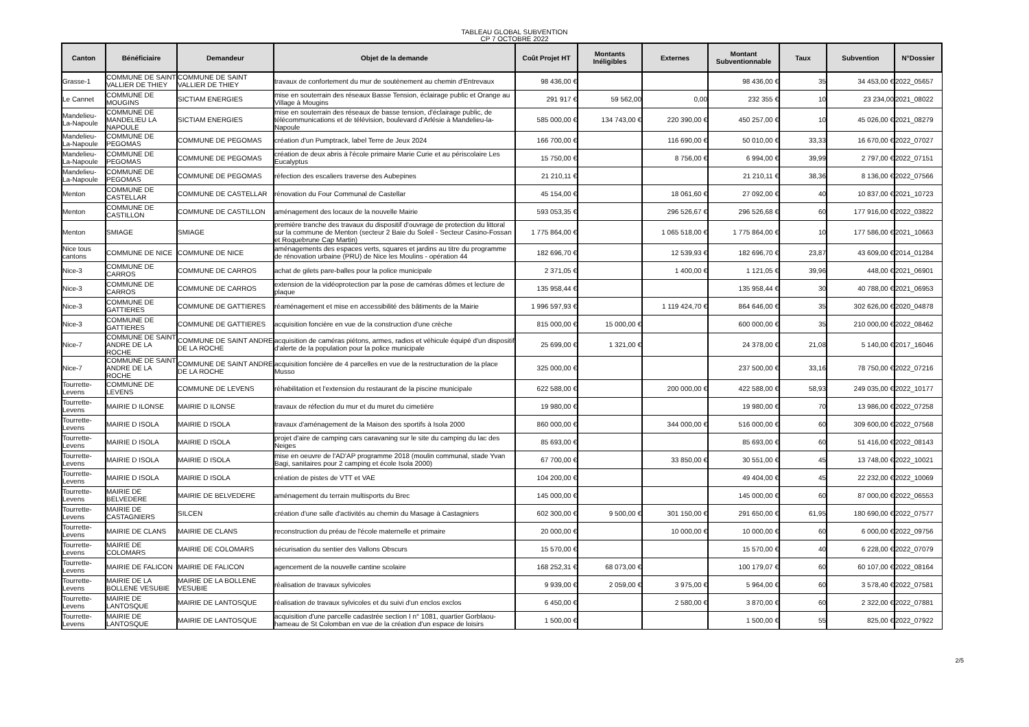TABLEAU GLOBAL SUBVENTION
CP 7 OCTOBRE 2022
| Canton | Bénéficiaire | Demandeur | Objet de la demande | Coût Projet HT | Montants Inéligibles | Externes | Montant Subventionnable | Taux | Subvention | N°Dossier |
| --- | --- | --- | --- | --- | --- | --- | --- | --- | --- | --- |
| Grasse-1 | COMMUNE DE SAINT VALLIER DE THIEY | COMMUNE DE SAINT VALLIER DE THIEY | travaux de confortement du mur de soutènement au chemin d'Entrevaux | 98 436,00 € | | | 98 436,00 € | 35 | 34 453,00 € | 2022_05657 |
| Le Cannet | COMMUNE DE MOUGINS | SICTIAM ENERGIES | mise en souterrain des réseaux Basse Tension, éclairage public et Orange au Village à Mougins | 291 917 € | 59 562,00 | 0,00 | 232 355 € | 10 | 23 234,00 | 2021_08022 |
| Mandelieu-La-Napoule | COMMUNE DE MANDELIEU LA NAPOULE | SICTIAM ENERGIES | mise en souterrain des réseaux de basse tension, d'éclairage public, de télécommunications et de télévision, boulevard d'Arlésie à Mandelieu-la-Napoule | 585 000,00 € | 134 743,00 € | 220 390,00 € | 450 257,00 € | 10 | 45 026,00 € | 2021_08279 |
| Mandelieu-La-Napoule | COMMUNE DE PEGOMAS | COMMUNE DE PEGOMAS | création d'un Pumptrack, label Terre de Jeux 2024 | 166 700,00 € | | 116 690,00 € | 50 010,00 € | 33,33 | 16 670,00 € | 2022_07027 |
| Mandelieu-La-Napoule | COMMUNE DE PEGOMAS | COMMUNE DE PEGOMAS | création de deux abris à l'école primaire Marie Curie et au périscolaire Les Eucalyptus | 15 750,00 € | | 8 756,00 € | 6 994,00 € | 39,99 | 2 797,00 € | 2022_07151 |
| Mandelieu-La-Napoule | COMMUNE DE PEGOMAS | COMMUNE DE PEGOMAS | réfection des escaliers traverse des Aubepines | 21 210,11 € | | | 21 210,11 € | 38,36 | 8 136,00 € | 2022_07566 |
| Menton | COMMUNE DE CASTELLAR | COMMUNE DE CASTELLAR | rénovation du Four Communal de Castellar | 45 154,00 € | | 18 061,60 € | 27 092,00 € | 40 | 10 837,00 € | 2021_10723 |
| Menton | COMMUNE DE CASTILLON | COMMUNE DE CASTILLON | aménagement des locaux de la nouvelle Mairie | 593 053,35 € | | 296 526,67 € | 296 526,68 € | 60 | 177 916,00 € | 2022_03822 |
| Menton | SMIAGE | SMIAGE | première tranche des travaux du dispositif d'ouvrage de protection du littoral sur la commune de Menton (secteur 2 Baie du Soleil - Secteur Casino-Fossan et Roquebrune Cap Martin) | 1 775 864,00 € | | 1 065 518,00 € | 1 775 864,00 € | 10 | 177 586,00 € | 2021_10663 |
| Nice tous cantons | COMMUNE DE NICE | COMMUNE DE NICE | aménagements des espaces verts, squares et jardins au titre du programme de rénovation urbaine (PRU) de Nice les Moulins - opération 44 | 182 696,70 € | | 12 539,93 € | 182 696,70 € | 23,87 | 43 609,00 € | 2014_01284 |
| Nice-3 | COMMUNE DE CARROS | COMMUNE DE CARROS | achat de gilets pare-balles pour la police municipale | 2 371,05 € | | 1 400,00 € | 1 121,05 € | 39,96 | 448,00 € | 2021_06901 |
| Nice-3 | COMMUNE DE CARROS | COMMUNE DE CARROS | extension de la vidéoprotection par la pose de caméras dômes et lecture de plaque | 135 958,44 € | | | 135 958,44 € | 30 | 40 788,00 € | 2021_06953 |
| Nice-3 | COMMUNE DE GATTIERES | COMMUNE DE GATTIERES | réaménagement et mise en accessibilité des bâtiments de la Mairie | 1 996 597,93 € | | 1 119 424,70 € | 864 646,00 € | 35 | 302 626,00 € | 2020_04878 |
| Nice-3 | COMMUNE DE GATTIERES | COMMUNE DE GATTIERES | acquisition foncière en vue de la construction d'une crèche | 815 000,00 € | 15 000,00 € | | 600 000,00 € | 35 | 210 000,00 € | 2022_08462 |
| Nice-7 | COMMUNE DE SAINT ANDRE DE LA ROCHE | COMMUNE DE SAINT ANDRE DE LA ROCHE | acquisition de caméras piétons, armes, radios et véhicule équipé d'un dispositif d'alerte de la population pour la police municipale | 25 699,00 € | 1 321,00 € | | 24 378,00 € | 21,08 | 5 140,00 € | 2017_16046 |
| Nice-7 | COMMUNE DE SAINT ANDRE DE LA ROCHE | COMMUNE DE SAINT ANDRE DE LA ROCHE | acquisition foncière de 4 parcelles en vue de la restructuration de la place Musso | 325 000,00 € | | | 237 500,00 € | 33,16 | 78 750,00 € | 2022_07216 |
| Tourrette-Levens | COMMUNE DE LEVENS | COMMUNE DE LEVENS | réhabilitation et l'extension du restaurant de la piscine municipale | 622 588,00 € | | 200 000,00 € | 422 588,00 € | 58,93 | 249 035,00 € | 2022_10177 |
| Tourrette-Levens | MAIRIE D ILONSE | MAIRIE D ILONSE | travaux de réfection du mur et du muret du cimetière | 19 980,00 € | | | 19 980,00 € | 70 | 13 986,00 € | 2022_07258 |
| Tourrette-Levens | MAIRIE D ISOLA | MAIRIE D ISOLA | travaux d'aménagement de la Maison des sportifs à Isola 2000 | 860 000,00 € | | 344 000,00 € | 516 000,00 € | 60 | 309 600,00 € | 2022_07568 |
| Tourrette-Levens | MAIRIE D ISOLA | MAIRIE D ISOLA | projet d'aire de camping cars caravaning sur le site du camping du lac des Neiges | 85 693,00 € | | | 85 693,00 € | 60 | 51 416,00 € | 2022_08143 |
| Tourrette-Levens | MAIRIE D ISOLA | MAIRIE D ISOLA | mise en oeuvre de l'AD'AP programme 2018 (moulin communal, stade Yvan Bagi, sanitaires pour 2 camping et école Isola 2000) | 67 700,00 € | | 33 850,00 € | 30 551,00 € | 45 | 13 748,00 € | 2022_10021 |
| Tourrette-Levens | MAIRIE D ISOLA | MAIRIE D ISOLA | création de pistes de VTT et VAE | 104 200,00 € | | | 49 404,00 € | 45 | 22 232,00 € | 2022_10069 |
| Tourrette-Levens | MAIRIE DE BELVEDERE | MAIRIE DE BELVEDERE | aménagement du terrain multisports du Brec | 145 000,00 € | | | 145 000,00 € | 60 | 87 000,00 € | 2022_06553 |
| Tourrette-Levens | MAIRIE DE CASTAGNIERS | SILCEN | création d'une salle d'activités au chemin du Masage à Castagniers | 602 300,00 € | 9 500,00 € | 301 150,00 € | 291 650,00 € | 61,95 | 180 690,00 € | 2022_07577 |
| Tourrette-Levens | MAIRIE DE CLANS | MAIRIE DE CLANS | reconstruction du préau de l'école maternelle et primaire | 20 000,00 € | | 10 000,00 € | 10 000,00 € | 60 | 6 000,00 € | 2022_09756 |
| Tourrette-Levens | MAIRIE DE COLOMARS | MAIRIE DE COLOMARS | sécurisation du sentier des Vallons Obscurs | 15 570,00 € | | | 15 570,00 € | 40 | 6 228,00 € | 2022_07079 |
| Tourrette-Levens | MAIRIE DE FALICON | MAIRIE DE FALICON | agencement de la nouvelle cantine scolaire | 168 252,31 € | 68 073,00 € | | 100 179,07 € | 60 | 60 107,00 € | 2022_08164 |
| Tourrette-Levens | MAIRIE DE LA BOLLENE VESUBIE | MAIRIE DE LA BOLLENE VESUBIE | réalisation de travaux sylvicoles | 9 939,00 € | 2 059,00 € | 3 975,00 € | 5 964,00 € | 60 | 3 578,40 € | 2022_07581 |
| Tourrette-Levens | MAIRIE DE LANTOSQUE | MAIRIE DE LANTOSQUE | réalisation de travaux sylvicoles et du suivi d'un enclos exclos | 6 450,00 € | | 2 580,00 € | 3 870,00 € | 60 | 2 322,00 € | 2022_07881 |
| Tourrette-Levens | MAIRIE DE LANTOSQUE | MAIRIE DE LANTOSQUE | acquisition d'une parcelle cadastrée section I n° 1081, quartier Gorblaou-hameau de St Colomban en vue de la création d'un espace de loisirs | 1 500,00 € | | | 1 500,00 € | 55 | 825,00 € | 2022_07922 |
2/5